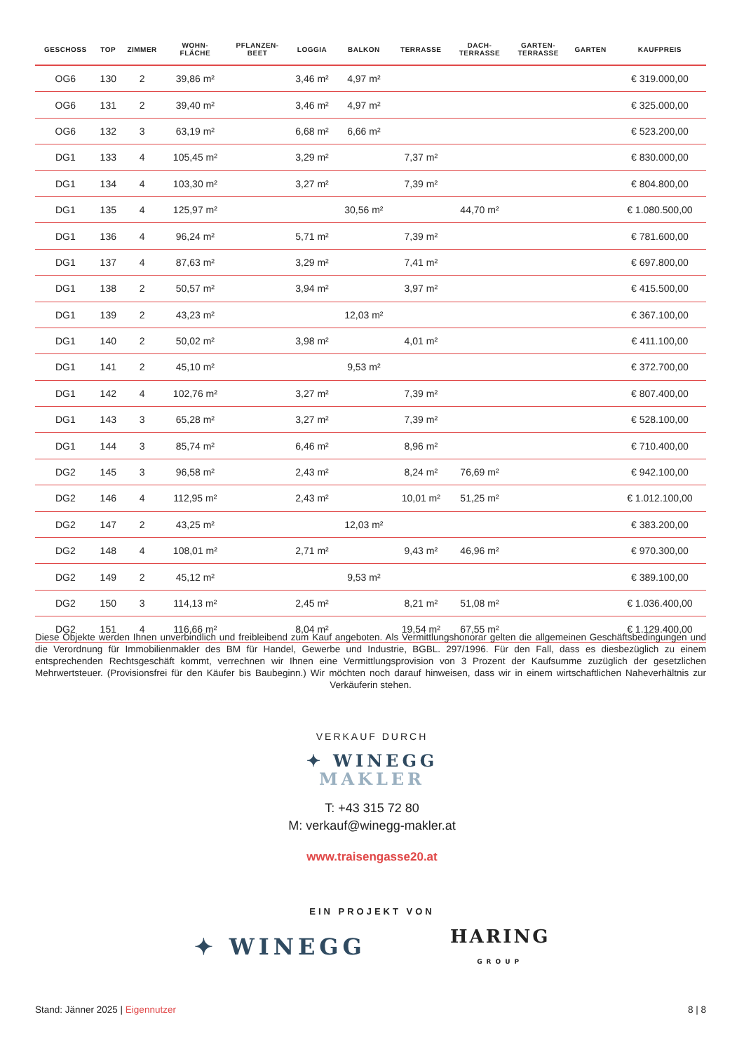| GESCHOSS | TOP | ZIMMER | WOHN- FLÄCHE | PFLANZEN- BEET | LOGGIA | BALKON | TERRASSE | DACH- TERRASSE | GARTEN- TERRASSE | GARTEN | KAUFPREIS |
| --- | --- | --- | --- | --- | --- | --- | --- | --- | --- | --- | --- |
| OG6 | 130 | 2 | 39,86 m² | | 3,46 m² | 4,97 m² | | | | | € 319.000,00 |
| OG6 | 131 | 2 | 39,40 m² | | 3,46 m² | 4,97 m² | | | | | € 325.000,00 |
| OG6 | 132 | 3 | 63,19 m² | | 6,68 m² | 6,66 m² | | | | | € 523.200,00 |
| DG1 | 133 | 4 | 105,45 m² | | 3,29 m² | | 7,37 m² | | | | € 830.000,00 |
| DG1 | 134 | 4 | 103,30 m² | | 3,27 m² | | 7,39 m² | | | | € 804.800,00 |
| DG1 | 135 | 4 | 125,97 m² | | | 30,56 m² | | 44,70 m² | | | € 1.080.500,00 |
| DG1 | 136 | 4 | 96,24 m² | | 5,71 m² | | 7,39 m² | | | | € 781.600,00 |
| DG1 | 137 | 4 | 87,63 m² | | 3,29 m² | | 7,41 m² | | | | € 697.800,00 |
| DG1 | 138 | 2 | 50,57 m² | | 3,94 m² | | 3,97 m² | | | | € 415.500,00 |
| DG1 | 139 | 2 | 43,23 m² | | | 12,03 m² | | | | | € 367.100,00 |
| DG1 | 140 | 2 | 50,02 m² | | 3,98 m² | | 4,01 m² | | | | € 411.100,00 |
| DG1 | 141 | 2 | 45,10 m² | | | 9,53 m² | | | | | € 372.700,00 |
| DG1 | 142 | 4 | 102,76 m² | | 3,27 m² | | 7,39 m² | | | | € 807.400,00 |
| DG1 | 143 | 3 | 65,28 m² | | 3,27 m² | | 7,39 m² | | | | € 528.100,00 |
| DG1 | 144 | 3 | 85,74 m² | | 6,46 m² | | 8,96 m² | | | | € 710.400,00 |
| DG2 | 145 | 3 | 96,58 m² | | 2,43 m² | | 8,24 m² | 76,69 m² | | | € 942.100,00 |
| DG2 | 146 | 4 | 112,95 m² | | 2,43 m² | | 10,01 m² | 51,25 m² | | | € 1.012.100,00 |
| DG2 | 147 | 2 | 43,25 m² | | | 12,03 m² | | | | | € 383.200,00 |
| DG2 | 148 | 4 | 108,01 m² | | 2,71 m² | | 9,43 m² | 46,96 m² | | | € 970.300,00 |
| DG2 | 149 | 2 | 45,12 m² | | | 9,53 m² | | | | | € 389.100,00 |
| DG2 | 150 | 3 | 114,13 m² | | 2,45 m² | | 8,21 m² | 51,08 m² | | | € 1.036.400,00 |
| DG2 | 151 | 4 | 116,66 m² | | 8,04 m² | | 19,54 m² | 67,55 m² | | | € 1.129.400,00 |
Diese Objekte werden Ihnen unverbindlich und freibleibend zum Kauf angeboten. Als Vermittlungshonorar gelten die allgemeinen Geschäftsbedingungen und die Verordnung für Immobilienmakler des BM für Handel, Gewerbe und Industrie, BGBL. 297/1996. Für den Fall, dass es diesbezüglich zu einem entsprechenden Rechtsgeschäft kommt, verrechnen wir Ihnen eine Vermittlungsprovision von 3 Prozent der Kaufsumme zuzüglich der gesetzlichen Mehrwertsteuer. (Provisionsfrei für den Käufer bis Baubeginn.) Wir möchten noch darauf hinweisen, dass wir in einem wirtschaftlichen Naheverhältnis zur Verkäuferin stehen.
VERKAUF DURCH
✦ WINEGG
MAKLER
T: +43 315 72 80
M: verkauf@winegg-makler.at
www.traisengasse20.at
EIN PROJEKT VON
✦ WINEGG HARING
GROUP
Stand: Jänner 2025 | Eigennutzer 8 | 8